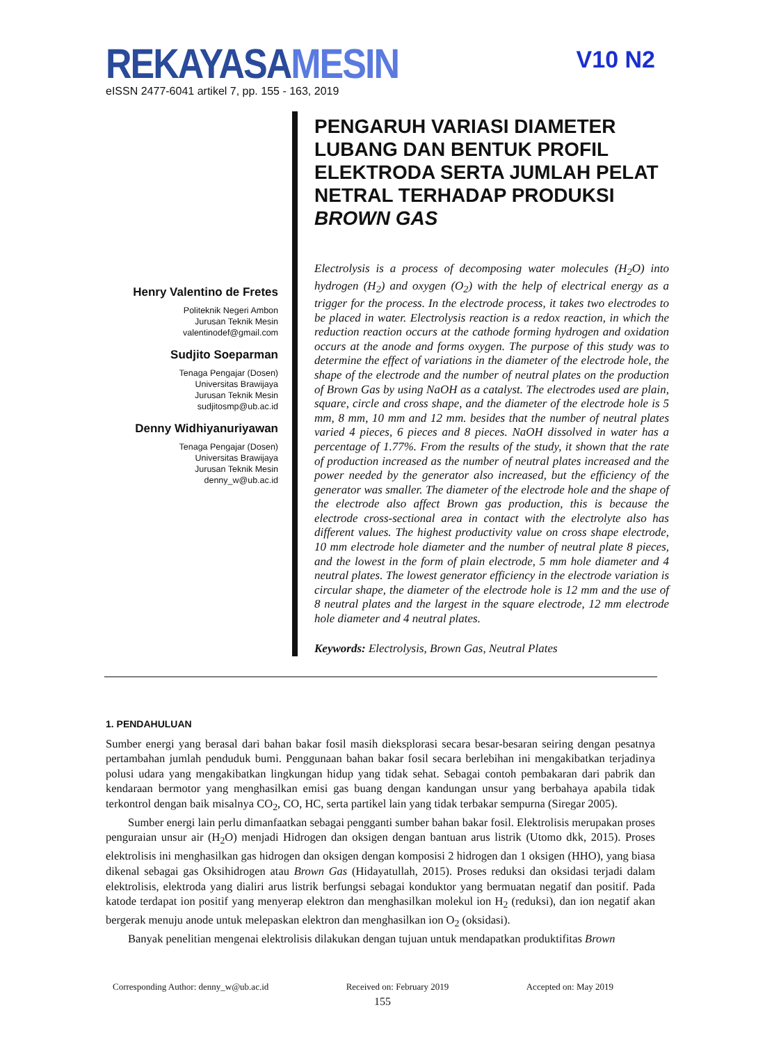REKAYASAMESIN
V10 N2
eISSN 2477-6041 artikel 7, pp. 155 - 163, 2019
PENGARUH VARIASI DIAMETER LUBANG DAN BENTUK PROFIL ELEKTRODA SERTA JUMLAH PELAT NETRAL TERHADAP PRODUKSI BROWN GAS
Electrolysis is a process of decomposing water molecules (H<sub>2</sub>O) into hydrogen (H<sub>2</sub>) and oxygen (O<sub>2</sub>) with the help of electrical energy as a trigger for the process. In the electrode process, it takes two electrodes to be placed in water. Electrolysis reaction is a redox reaction, in which the reduction reaction occurs at the cathode forming hydrogen and oxidation occurs at the anode and forms oxygen. The purpose of this study was to determine the effect of variations in the diameter of the electrode hole, the shape of the electrode and the number of neutral plates on the production of Brown Gas by using NaOH as a catalyst. The electrodes used are plain, square, circle and cross shape, and the diameter of the electrode hole is 5 mm, 8 mm, 10 mm and 12 mm. besides that the number of neutral plates varied 4 pieces, 6 pieces and 8 pieces. NaOH dissolved in water has a percentage of 1.77%. From the results of the study, it shown that the rate of production increased as the number of neutral plates increased and the power needed by the generator also increased, but the efficiency of the generator was smaller. The diameter of the electrode hole and the shape of the electrode also affect Brown gas production, this is because the electrode cross-sectional area in contact with the electrolyte also has different values. The highest productivity value on cross shape electrode, 10 mm electrode hole diameter and the number of neutral plate 8 pieces, and the lowest in the form of plain electrode, 5 mm hole diameter and 4 neutral plates. The lowest generator efficiency in the electrode variation is circular shape, the diameter of the electrode hole is 12 mm and the use of 8 neutral plates and the largest in the square electrode, 12 mm electrode hole diameter and 4 neutral plates.
Keywords: Electrolysis, Brown Gas, Neutral Plates
Henry Valentino de Fretes
Politeknik Negeri Ambon
Jurusan Teknik Mesin
valentinodef@gmail.com
Sudjito Soeparman
Tenaga Pengajar (Dosen)
Universitas Brawijaya
Jurusan Teknik Mesin
sudjitosmp@ub.ac.id
Denny Widhiyanuriyawan
Tenaga Pengajar (Dosen)
Universitas Brawijaya
Jurusan Teknik Mesin
denny_w@ub.ac.id
1. PENDAHULUAN
Sumber energi yang berasal dari bahan bakar fosil masih dieksplorasi secara besar-besaran seiring dengan pesatnya pertambahan jumlah penduduk bumi. Penggunaan bahan bakar fosil secara berlebihan ini mengakibatkan terjadinya polusi udara yang mengakibatkan lingkungan hidup yang tidak sehat. Sebagai contoh pembakaran dari pabrik dan kendaraan bermotor yang menghasilkan emisi gas buang dengan kandungan unsur yang berbahaya apabila tidak terkontrol dengan baik misalnya CO<sub>2</sub>, CO, HC, serta partikel lain yang tidak terbakar sempurna (Siregar 2005).
Sumber energi lain perlu dimanfaatkan sebagai pengganti sumber bahan bakar fosil. Elektrolisis merupakan proses penguraian unsur air (H<sub>2</sub>O) menjadi Hidrogen dan oksigen dengan bantuan arus listrik (Utomo dkk, 2015). Proses elektrolisis ini menghasilkan gas hidrogen dan oksigen dengan komposisi 2 hidrogen dan 1 oksigen (HHO), yang biasa dikenal sebagai gas Oksihidrogen atau Brown Gas (Hidayatullah, 2015). Proses reduksi dan oksidasi terjadi dalam elektrolisis, elektroda yang dialiri arus listrik berfungsi sebagai konduktor yang bermuatan negatif dan positif. Pada katode terdapat ion positif yang menyerap elektron dan menghasilkan molekul ion H<sub>2</sub> (reduksi), dan ion negatif akan bergerak menuju anode untuk melepaskan elektron dan menghasilkan ion O<sub>2</sub> (oksidasi).
Banyak penelitian mengenai elektrolisis dilakukan dengan tujuan untuk mendapatkan produktifitas Brown
Corresponding Author: denny_w@ub.ac.id Received on: February 2019 Accepted on: May 2019
155